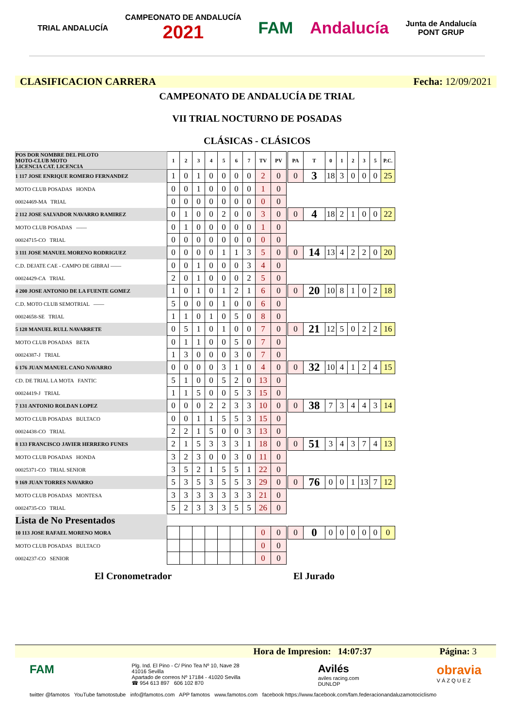TRIAL ANDALUCÍA
CAMPEONATO DE ANDALUCÍA
2021
FAM Andalucía
Junta de Andalucía
PONT GRUP
CLASIFICACION CARRERA Fecha: 12/09/2021
CAMPEONATO DE ANDALUCÍA DE TRIAL
VII TRIAL NOCTURNO DE POSADAS
CLÁSICAS - CLÁSICOS
| POS DOR NOMBRE DEL PILOTO MOTO-CLUB MOTO LICENCIA CAT. LICENCIA | 1 | 2 | 3 | 4 | 5 | 6 | 7 | TV | PV | | PA | T | 0 | 1 | 2 | 3 | 5 | P.C. |
| 1 117 JOSE ENRIQUE ROMERO FERNANDEZ | 1 | 0 | 1 | 0 | 0 | 0 | 0 | 2 | 0 | | 0 | 3 | 18 | 3 | 0 | 0 | 0 | 25 |
| MOTO CLUB POSADAS HONDA | 0 | 0 | 1 | 0 | 0 | 0 | 0 | 1 | 0 | | | | | | | | | |
| 00024469-MA TRIAL | 0 | 0 | 0 | 0 | 0 | 0 | 0 | 0 | 0 | | | | | | | | | |
| 2 112 JOSE SALVADOR NAVARRO RAMIREZ | 0 | 1 | 0 | 0 | 2 | 0 | 0 | 3 | 0 | | 0 | 4 | 18 | 2 | 1 | 0 | 0 | 22 |
| MOTO CLUB POSADAS —— | 0 | 1 | 0 | 0 | 0 | 0 | 0 | 1 | 0 | | | | | | | | | |
| 00024715-CO TRIAL | 0 | 0 | 0 | 0 | 0 | 0 | 0 | 0 | 0 | | | | | | | | | |
| 3 111 JOSE MANUEL MORENO RODRIGUEZ | 0 | 0 | 0 | 0 | 1 | 1 | 3 | 5 | 0 | | 0 | 14 | 13 | 4 | 2 | 2 | 0 | 20 |
| C.D. DEJATE CAE - CAMPO DE GIBRAI —— | 0 | 0 | 1 | 0 | 0 | 0 | 3 | 4 | 0 | | | | | | | | | |
| 00024429-CA TRIAL | 2 | 0 | 1 | 0 | 0 | 0 | 2 | 5 | 0 | | | | | | | | | |
| 4 200 JOSE ANTONIO DE LA FUENTE GOMEZ | 1 | 0 | 1 | 0 | 1 | 2 | 1 | 6 | 0 | | 0 | 20 | 10 | 8 | 1 | 0 | 2 | 18 |
| C.D. MOTO CLUB SEMOTRIAL —— | 5 | 0 | 0 | 0 | 1 | 0 | 0 | 6 | 0 | | | | | | | | | |
| 00024658-SE TRIAL | 1 | 1 | 0 | 1 | 0 | 5 | 0 | 8 | 0 | | | | | | | | | |
| 5 128 MANUEL RULL NAVARRETE | 0 | 5 | 1 | 0 | 1 | 0 | 0 | 7 | 0 | | 0 | 21 | 12 | 5 | 0 | 2 | 2 | 16 |
| MOTO CLUB POSADAS BETA | 0 | 1 | 1 | 0 | 0 | 5 | 0 | 7 | 0 | | | | | | | | | |
| 00024387-J TRIAL | 1 | 3 | 0 | 0 | 0 | 3 | 0 | 7 | 0 | | | | | | | | | |
| 6 176 JUAN MANUEL CANO NAVARRO | 0 | 0 | 0 | 0 | 3 | 1 | 0 | 4 | 0 | | 0 | 32 | 10 | 4 | 1 | 2 | 4 | 15 |
| CD. DE TRIAL LA MOTA FANTIC | 5 | 1 | 0 | 0 | 5 | 2 | 0 | 13 | 0 | | | | | | | | | |
| 00024419-J TRIAL | 1 | 1 | 5 | 0 | 0 | 5 | 3 | 15 | 0 | | | | | | | | | |
| 7 131 ANTONIO ROLDAN LOPEZ | 0 | 0 | 0 | 2 | 2 | 3 | 3 | 10 | 0 | | 0 | 38 | 7 | 3 | 4 | 4 | 3 | 14 |
| MOTO CLUB POSADAS BULTACO | 0 | 0 | 1 | 1 | 5 | 5 | 3 | 15 | 0 | | | | | | | | | |
| 00024438-CO TRIAL | 2 | 2 | 1 | 5 | 0 | 0 | 3 | 13 | 0 | | | | | | | | | |
| 8 133 FRANCISCO JAVIER HERRERO FUNES | 2 | 1 | 5 | 3 | 3 | 3 | 1 | 18 | 0 | | 0 | 51 | 3 | 4 | 3 | 7 | 4 | 13 |
| MOTO CLUB POSADAS HONDA | 3 | 2 | 3 | 0 | 0 | 3 | 0 | 11 | 0 | | | | | | | | | |
| 00025371-CO TRIAL SENIOR | 3 | 5 | 2 | 1 | 5 | 5 | 1 | 22 | 0 | | | | | | | | | |
| 9 169 JUAN TORRES NAVARRO | 5 | 3 | 5 | 3 | 5 | 5 | 3 | 29 | 0 | | 0 | 76 | 0 | 0 | 1 | 13 | 7 | 12 |
| MOTO CLUB POSADAS MONTESA | 3 | 3 | 3 | 3 | 3 | 3 | 3 | 21 | 0 | | | | | | | | | |
| 00024735-CO TRIAL | 5 | 2 | 3 | 3 | 3 | 5 | 5 | 26 | 0 | | | | | | | | | |
| Lista de No Presentados | | | | | | | | | | | | | | | | | | |
| 10 113 JOSE RAFAEL MORENO MORA | | | | | | | | 0 | 0 | | 0 | 0 | 0 | 0 | 0 | 0 | 0 | 0 |
| MOTO CLUB POSADAS BULTACO | | | | | | | | 0 | 0 | | | | | | | | | |
| 00024237-CO SENIOR | | | | | | | | 0 | 0 | | | | | | | | | |
El Cronometrador El Jurado
Hora de Impresion: 14:07:37 Página: 3
FAM
Plg. Ind. El Pino - C/ Pino Tea Nº 10, Nave 28
41016 Sevilla
Apartado de correos Nº 17184 - 41020 Sevilla
☎ 954 613 897 606 102 870
Avilés
aviles racing.com
DUNLOP
obravia
V Á Z Q U E Z
twitter @famotos YouTube famotostube info@famotos.com APP famotos www.famotos.com facebook https://www.facebook.com/fam.federacionandaluzamotociclismo